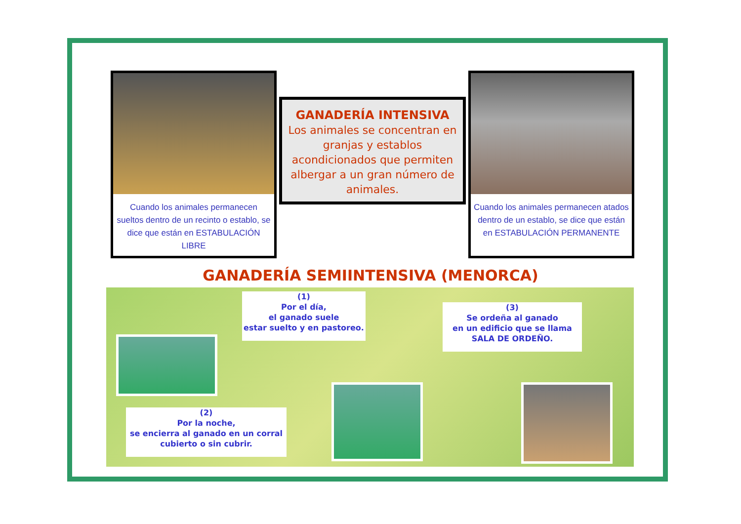Cuando los animales permanecen sueltos dentro de un recinto o establo, se dice que están en ESTABULACIÓN LIBRE
GANADERÍA INTENSIVA
Los animales se concentran en granjas y establos acondicionados que permiten albergar a un gran número de animales.
Cuando los animales permanecen atados dentro de un establo, se dice que están en ESTABULACIÓN PERMANENTE
GANADERÍA SEMIINTENSIVA (MENORCA)
(1)
Por el día,
el ganado suele
estar suelto y en pastoreo.
(3)
Se ordeña al ganado
en un edificio que se llama
SALA DE ORDEÑO.
(2)
Por la noche,
se encierra al ganado en un corral
cubierto o sin cubrir.